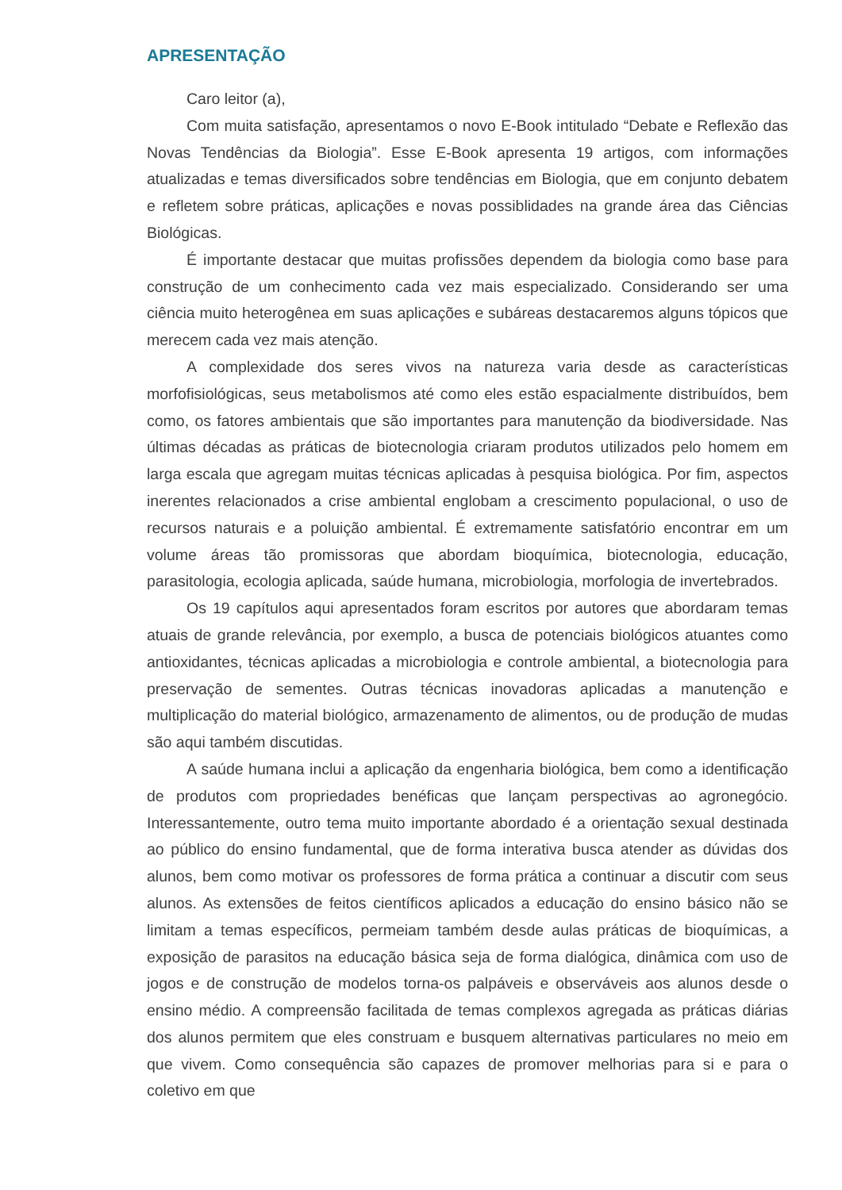APRESENTAÇÃO
Caro leitor (a),
Com muita satisfação, apresentamos o novo E-Book intitulado “Debate e Reflexão das Novas Tendências da Biologia”. Esse E-Book apresenta 19 artigos, com informações atualizadas e temas diversificados sobre tendências em Biologia, que em conjunto debatem e refletem sobre práticas, aplicações e novas possiblidades na grande área das Ciências Biológicas.
É importante destacar que muitas profissões dependem da biologia como base para construção de um conhecimento cada vez mais especializado. Considerando ser uma ciência muito heterogênea em suas aplicações e subáreas destacaremos alguns tópicos que merecem cada vez mais atenção.
A complexidade dos seres vivos na natureza varia desde as características morfofisiológicas, seus metabolismos até como eles estão espacialmente distribuídos, bem como, os fatores ambientais que são importantes para manutenção da biodiversidade. Nas últimas décadas as práticas de biotecnologia criaram produtos utilizados pelo homem em larga escala que agregam muitas técnicas aplicadas à pesquisa biológica. Por fim, aspectos inerentes relacionados a crise ambiental englobam a crescimento populacional, o uso de recursos naturais e a poluição ambiental. É extremamente satisfatório encontrar em um volume áreas tão promissoras que abordam bioquímica, biotecnologia, educação, parasitologia, ecologia aplicada, saúde humana, microbiologia, morfologia de invertebrados.
Os 19 capítulos aqui apresentados foram escritos por autores que abordaram temas atuais de grande relevância, por exemplo, a busca de potenciais biológicos atuantes como antioxidantes, técnicas aplicadas a microbiologia e controle ambiental, a biotecnologia para preservação de sementes. Outras técnicas inovadoras aplicadas a manutenção e multiplicação do material biológico, armazenamento de alimentos, ou de produção de mudas são aqui também discutidas.
A saúde humana inclui a aplicação da engenharia biológica, bem como a identificação de produtos com propriedades benéficas que lançam perspectivas ao agronegócio. Interessantemente, outro tema muito importante abordado é a orientação sexual destinada ao público do ensino fundamental, que de forma interativa busca atender as dúvidas dos alunos, bem como motivar os professores de forma prática a continuar a discutir com seus alunos. As extensões de feitos científicos aplicados a educação do ensino básico não se limitam a temas específicos, permeiam também desde aulas práticas de bioquímicas, a exposição de parasitos na educação básica seja de forma dialógica, dinâmica com uso de jogos e de construção de modelos torna-os palpáveis e observáveis aos alunos desde o ensino médio. A compreensão facilitada de temas complexos agregada as práticas diárias dos alunos permitem que eles construam e busquem alternativas particulares no meio em que vivem. Como consequência são capazes de promover melhorias para si e para o coletivo em que